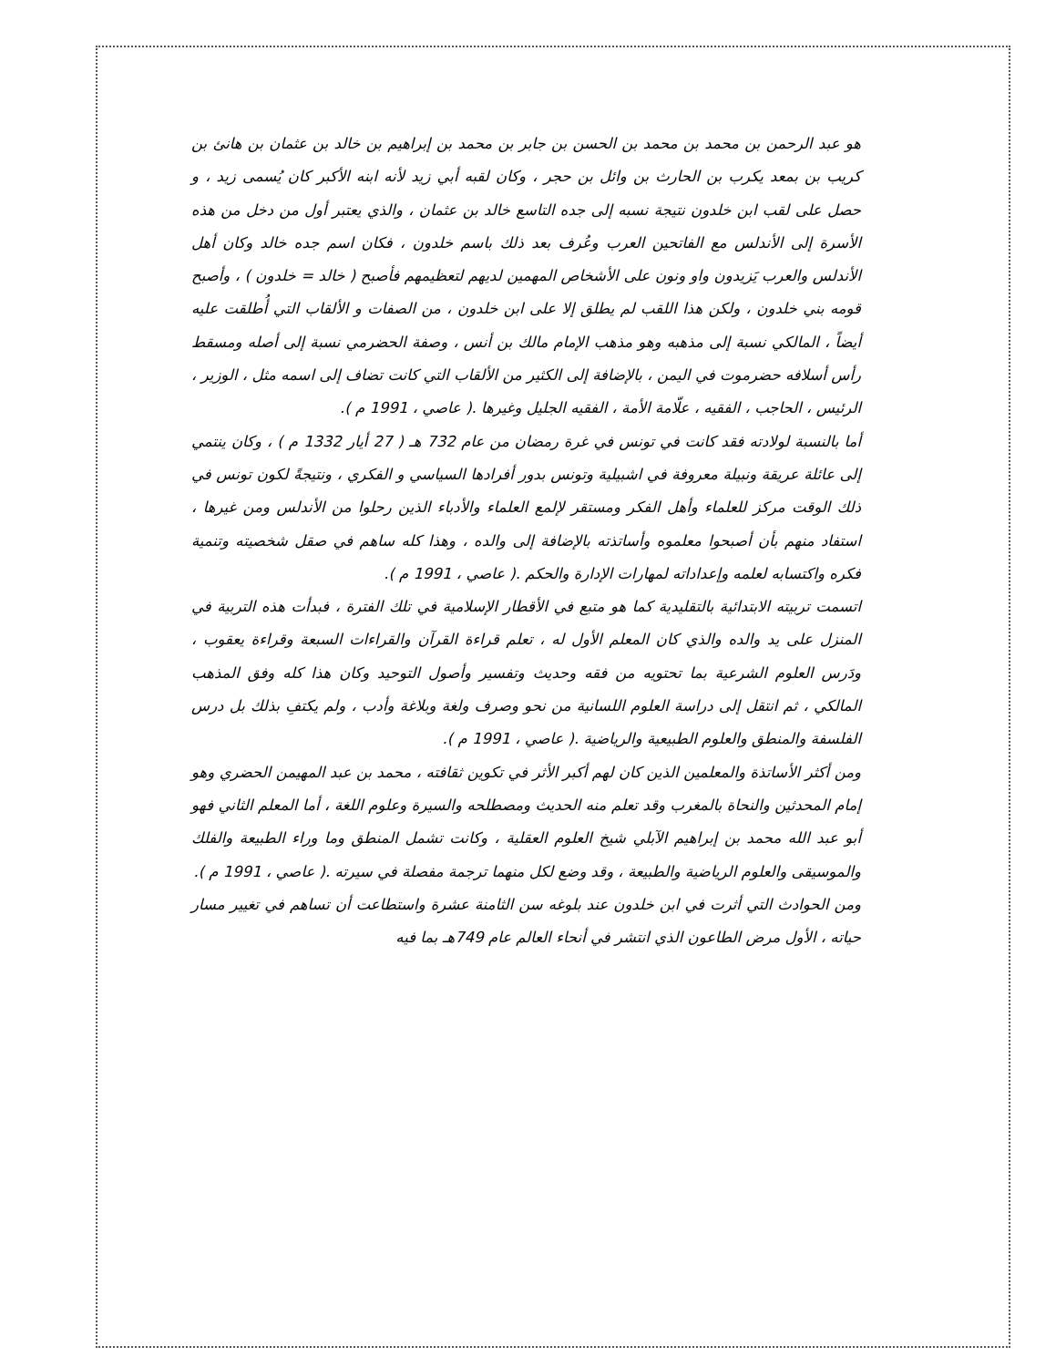هو عبد الرحمن بن محمد بن محمد بن الحسن بن جابر بن محمد بن إبراهيم بن خالد بن عثمان بن هانئ بن كريب بن بمعد يكرب بن الحارث بن وائل بن حجر ، وكان لقبه أبي زيد لأنه ابنه الأكبر كان يُسمى زيد ، و حصل على لقب ابن خلدون نتيجة نسبه إلى جده التاسع خالد بن عثمان ، والذي يعتبر أول من دخل من هذه الأسرة إلى الأندلس مع الفاتحين العرب وعُرف بعد ذلك باسم خلدون ، فكان اسم جده خالد وكان أهل الأندلس والعرب يَزيدون واو ونون على الأشخاص المهمين لديهم لتعظيمهم فأصبح ( خالد = خلدون ) ، وأصبح قومه بني خلدون ، ولكن هذا اللقب لم يطلق إلا على ابن خلدون ، من الصفات و الألقاب التي أُطلقت عليه أيضاً ، المالكي نسبة إلى مذهبه وهو مذهب الإمام مالك بن أنس ، وصفة الحضرمي نسبة إلى أصله ومسقط رأس أسلافه حضرموت في اليمن ، بالإضافة إلى الكثير من الألقاب التي كانت تضاف إلى اسمه مثل ، الوزير ، الرئيس ، الحاجب ، الفقيه ، علّامة الأمة ، الفقيه الجليل وغيرها .( عاصي ، 1991 م ).
أما بالنسبة لولادته فقد كانت في تونس في غرة رمضان من عام 732 هـ ( 27 أيار 1332 م ) ، وكان ينتمي إلى عائلة عريقة ونبيلة معروفة في اشبيلية وتونس بدور أفرادها السياسي و الفكري ، ونتيجةً لكون تونس في ذلك الوقت مركز للعلماء وأهل الفكر ومستقر لإلمع العلماء والأدباء الذين رحلوا من الأندلس ومن غيرها ، استفاد منهم بأن أصبحوا معلموه وأساتذته بالإضافة إلى والده ، وهذا كله ساهم في صقل شخصيته وتنمية فكره واكتسابه لعلمه وإعداداته لمهارات الإدارة والحكم .( عاصي ، 1991 م ).
اتسمت تربيته الابتدائية بالتقليدية كما هو متبع في الأقطار الإسلامية في تلك الفترة ، فبدأت هذه التربية في المنزل على يد والده والذي كان المعلم الأول له ، تعلم قراءة القرآن والقراءات السبعة وقراءة يعقوب ، ودَرس العلوم الشرعية بما تحتويه من فقه وحديث وتفسير وأصول التوحيد وكان هذا كله وفق المذهب المالكي ، ثم انتقل إلى دراسة العلوم اللسانية من نحو وصرف ولغة وبلاغة وأدب ، ولم يكتفِ بذلك بل درس الفلسفة والمنطق والعلوم الطبيعية والرياضية .( عاصي ، 1991 م ).
ومن أكثر الأساتذة والمعلمين الذين كان لهم أكبر الأثر في تكوين ثقافته ، محمد بن عبد المهيمن الحضري وهو إمام المحدثين والنحاة بالمغرب وقد تعلم منه الحديث ومصطلحه والسيرة وعلوم اللغة ، أما المعلم الثاني فهو أبو عبد الله محمد بن إبراهيم الآبلي شيخ العلوم العقلية ، وكانت تشمل المنطق وما وراء الطبيعة والفلك والموسيقى والعلوم الرياضية والطبيعة ، وقد وضع لكل منهما ترجمة مفصلة في سيرته .( عاصي ، 1991 م ).
ومن الحوادث التي أثرت في ابن خلدون عند بلوغه سن الثامنة عشرة واستطاعت أن تساهم في تغيير مسار حياته ، الأول مرض الطاعون الذي انتشر في أنحاء العالم عام 749هـ بما فيه